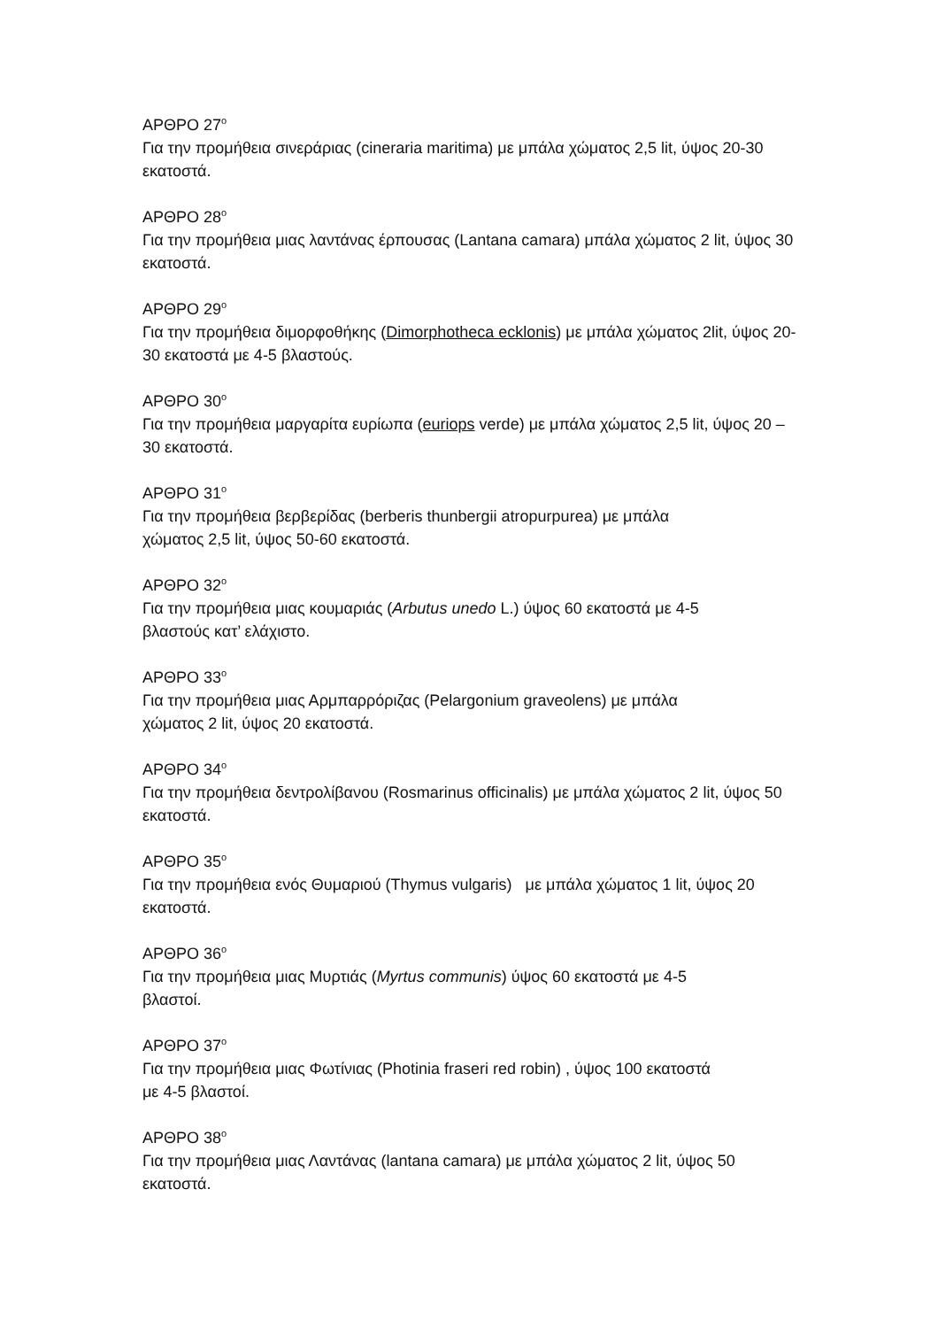ΑΡΘΡΟ 27<sup>ο</sup>
Για την προμήθεια σινεράριας (cineraria maritima) με μπάλα χώματος 2,5 lit, ύψος 20-30 εκατοστά.
ΑΡΘΡΟ 28<sup>ο</sup>
Για την προμήθεια μιας λαντάνας έρπουσας (Lantana camara) μπάλα χώματος 2 lit, ύψος 30 εκατοστά.
ΑΡΘΡΟ 29<sup>ο</sup>
Για την προμήθεια διμορφοθήκης (Dimorphotheca ecklonis) με μπάλα χώματος 2lit, ύψος 20-30 εκατοστά με 4-5 βλαστούς.
ΑΡΘΡΟ 30<sup>ο</sup>
Για την προμήθεια μαργαρίτα ευρίωπα (euriops verde) με μπάλα χώματος 2,5 lit, ύψος 20 – 30 εκατοστά.
ΑΡΘΡΟ 31<sup>ο</sup>
Για την προμήθεια βερβερίδας (berberis thunbergii atropurpurea) με μπάλα
χώματος 2,5 lit, ύψος 50-60 εκατοστά.
ΑΡΘΡΟ 32<sup>ο</sup>
Για την προμήθεια μιας κουμαριάς (Arbutus unedo L.) ύψος 60 εκατοστά με 4-5
βλαστούς κατ’ ελάχιστο.
ΑΡΘΡΟ 33<sup>ο</sup>
Για την προμήθεια μιας Αρμπαρρόριζας (Pelargonium graveolens) με μπάλα
χώματος 2 lit, ύψος 20 εκατοστά.
ΑΡΘΡΟ 34<sup>ο</sup>
Για την προμήθεια δεντρολίβανου (Rosmarinus officinalis) με μπάλα χώματος 2 lit, ύψος 50 εκατοστά.
ΑΡΘΡΟ 35<sup>ο</sup>
Για την προμήθεια ενός Θυμαριού (Thymus vulgaris) με μπάλα χώματος 1 lit, ύψος 20 εκατοστά.
ΑΡΘΡΟ 36<sup>ο</sup>
Για την προμήθεια μιας Μυρτιάς (Myrtus communis) ύψος 60 εκατοστά με 4-5
βλαστοί.
ΑΡΘΡΟ 37<sup>ο</sup>
Για την προμήθεια μιας Φωτίνιας (Photinia fraseri red robin) , ύψος 100 εκατοστά
με 4-5 βλαστοί.
ΑΡΘΡΟ 38<sup>ο</sup>
Για την προμήθεια μιας Λαντάνας (lantana camara) με μπάλα χώματος 2 lit, ύψος 50 εκατοστά.